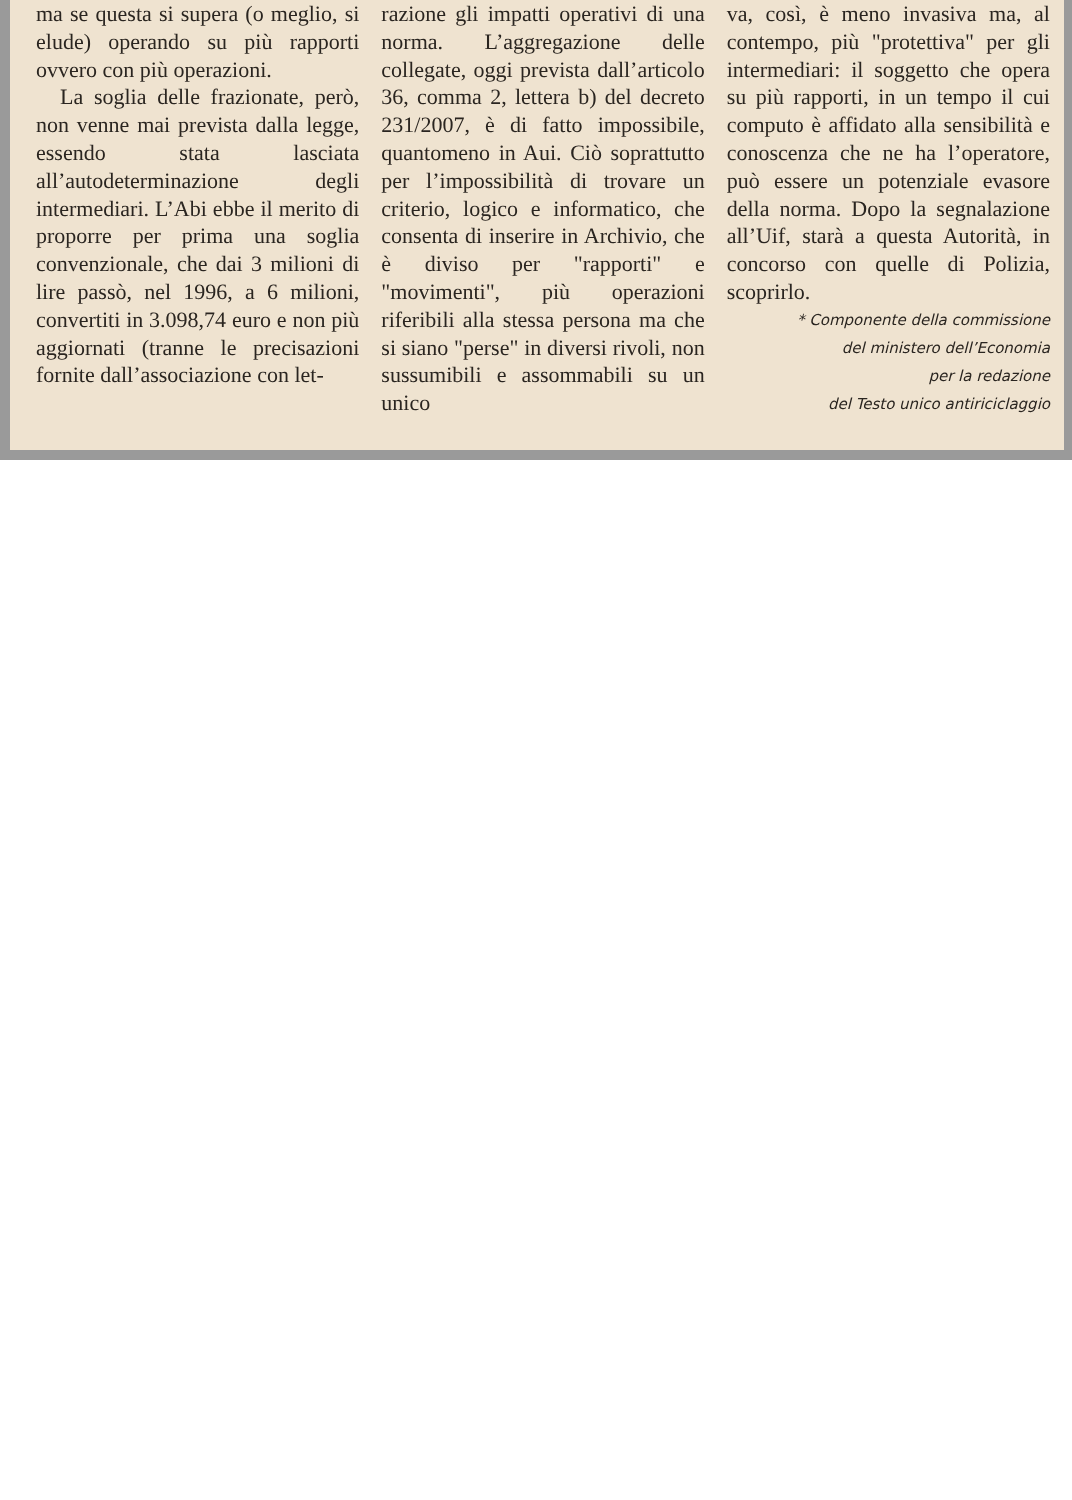ma se questa si supera (o meglio, si elude) operando su più rapporti ovvero con più operazioni.
La soglia delle frazionate, però, non venne mai prevista dalla legge, essendo stata lasciata all’autodeterminazione degli intermediari. L’Abi ebbe il merito di proporre per prima una soglia convenzionale, che dai 3 milioni di lire passò, nel 1996, a 6 milioni, convertiti in 3.098,74 euro e non più aggiornati (tranne le precisazioni fornite dall’associazione con let-
razione gli impatti operativi di una norma. L’aggregazione delle collegate, oggi prevista dall’articolo 36, comma 2, lettera b) del decreto 231/2007, è di fatto impossibile, quantomeno in Aui. Ciò soprattutto per l’impossibilità di trovare un criterio, logico e informatico, che consenta di inserire in Archivio, che è diviso per "rapporti" e "movimenti", più operazioni riferibili alla stessa persona ma che si siano "perse" in diversi rivoli, non sussumibili e assommabili su un unico
va, così, è meno invasiva ma, al contempo, più "protettiva" per gli intermediari: il soggetto che opera su più rapporti, in un tempo il cui computo è affidato alla sensibilità e conoscenza che ne ha l’operatore, può essere un potenziale evasore della norma. Dopo la segnalazione all’Uif, starà a questa Autorità, in concorso con quelle di Polizia, scoprirlo.
* Componente della commissione
del ministero dell’Economia
per la redazione
del Testo unico antiriciclaggio